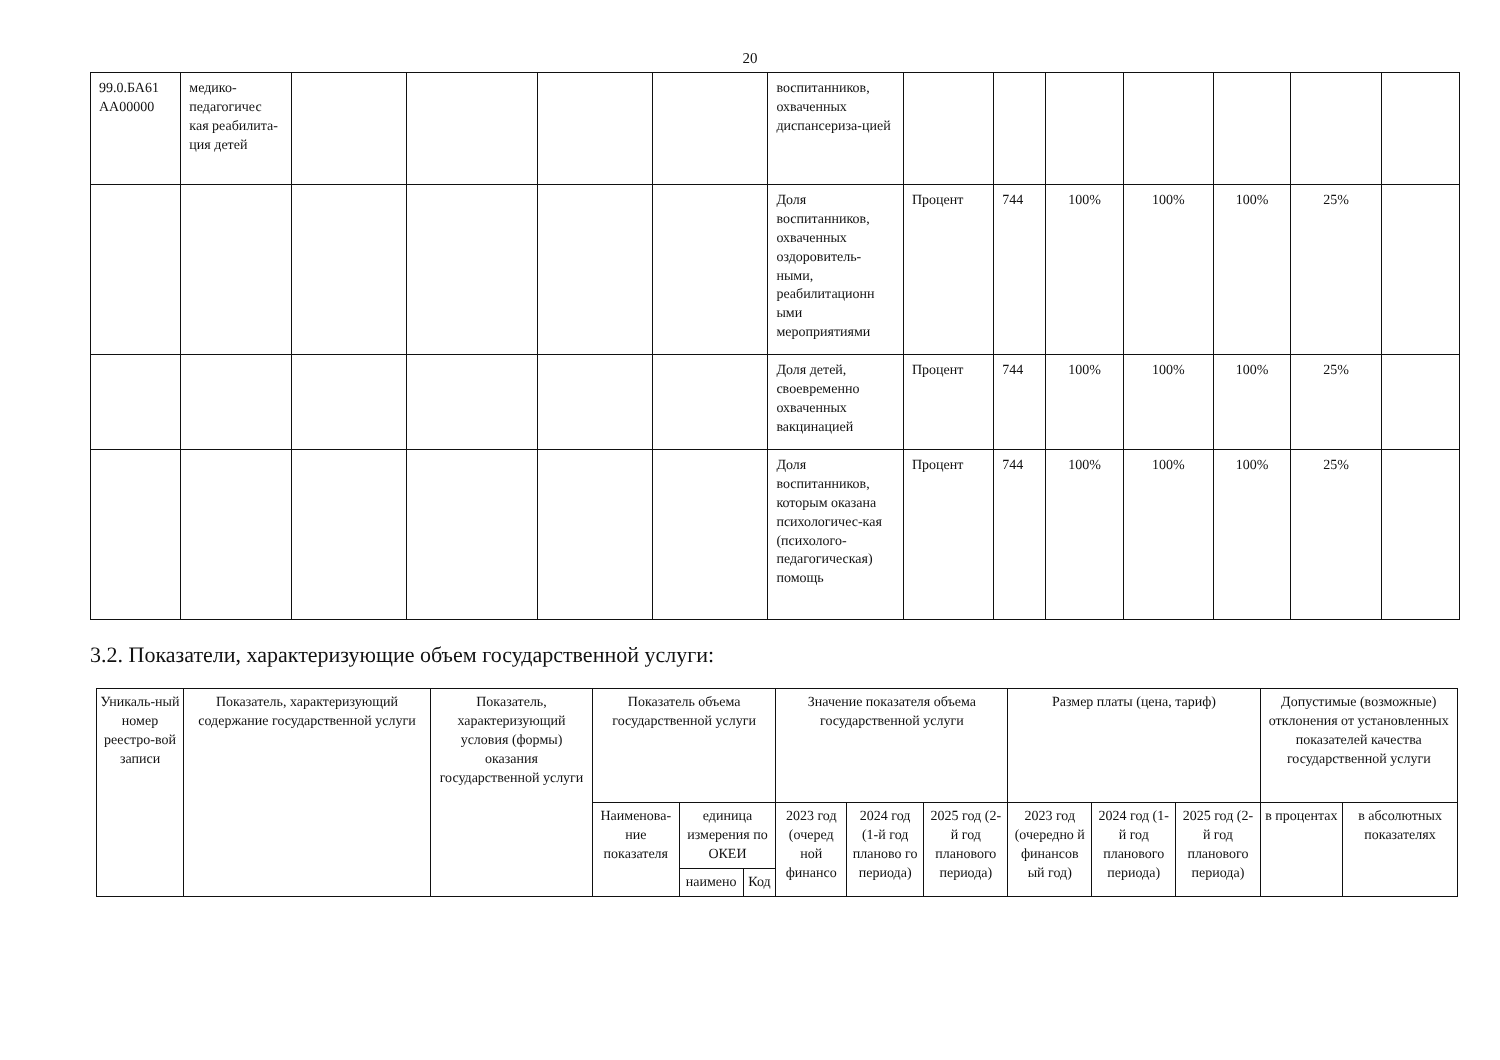20
| 99.0.БА61 АА00000 | медико-педагогичес кая реабилита-ция детей | | | | | воспитанников, охваченных диспансериза-цией | | | | | | | |
| | | | | | | Доля воспитанников, охваченных оздоровитель-ными, реабилитационн ыми мероприятиями | Процент | 744 | 100% | 100% | 100% | 25% | |
| | | | | | | Доля детей, своевременно охваченных вакцинацией | Процент | 744 | 100% | 100% | 100% | 25% | |
| | | | | | | Доля воспитанников, которым оказана психологичес-кая (психолого-педагогическая) помощь | Процент | 744 | 100% | 100% | 100% | 25% | |
3.2. Показатели, характеризующие объем государственной услуги:
| Уникаль-ный номер реестро-вой записи | Показатель, характеризующий содержание государственной услуги | Показатель, характеризующий условия (формы) оказания государственной услуги | Показатель объема государственной услуги | | | Значение показателя объема государственной услуги | | | Размер платы (цена, тариф) | | | Допустимые (возможные) отклонения от установленных показателей качества государственной услуги | |
| --- | --- | --- | --- | --- | --- | --- | --- | --- | --- | --- | --- | --- | --- |
| | | | Наименова-ние показателя | единица измерения по ОКЕИ | | 2023 год (очеред ной финансо | 2024 год (1-й год планово го периода) | 2025 год (2-й год планового периода) | 2023 год (очередно й финансов ый год) | 2024 год (1-й год планового периода) | 2025 год (2-й год планового периода) | в процентах | в абсолютных показателях |
| | | | | наимено | Код | | | | | | | | |